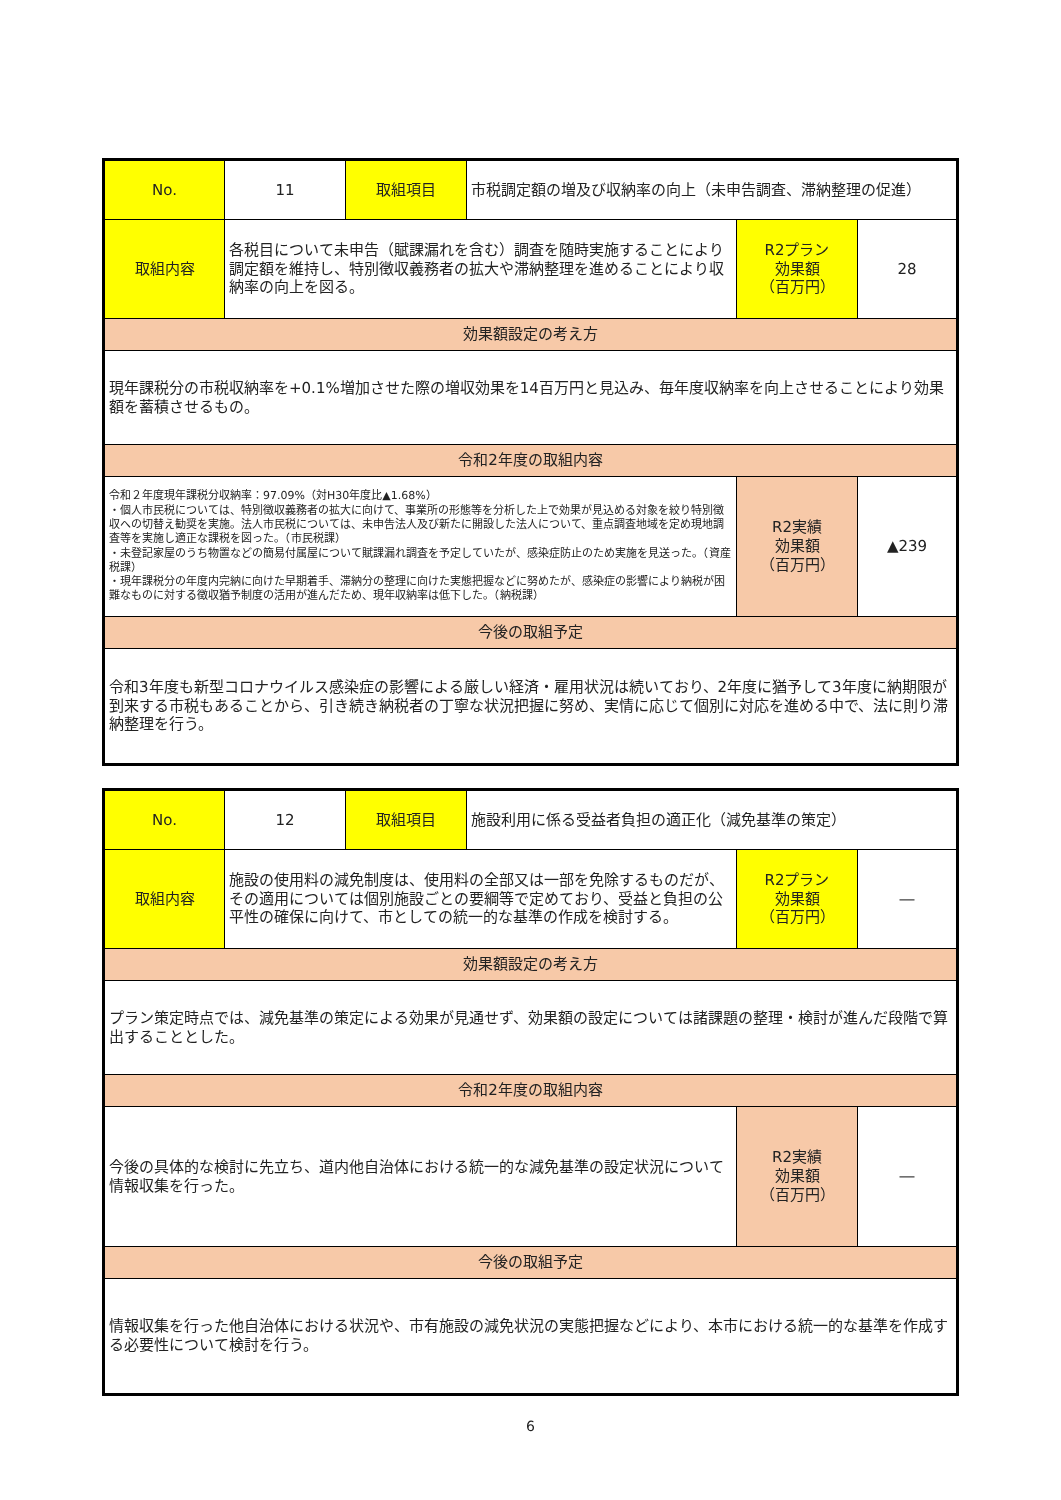| No. | 11 | 取組項目 | 市税調定額の増及び収納率の向上（未申告調査、滞納整理の促進） | | |
| 取組内容 | 各税目について未申告（賦課漏れを含む）調査を随時実施することにより調定額を維持し、特別徴収義務者の拡大や滞納整理を進めることにより収納率の向上を図る。 | | | R2プラン 効果額 （百万円） | 28 |
| 効果額設定の考え方 | | | | | |
| 現年課税分の市税収納率を+0.1%増加させた際の増収効果を14百万円と見込み、毎年度収納率を向上させることにより効果額を蓄積させるもの。 | | | | | |
| 令和2年度の取組内容 | | | | | |
| 令和２年度現年課税分収納率：97.09%（対H30年度比▲1.68%） ・個人市民税については、特別徴収義務者の拡大に向けて、事業所の形態等を分析した上で効果が見込める対象を絞り特別徴収への切替え勧奨を実施。法人市民税については、未申告法人及び新たに開設した法人について、重点調査地域を定め現地調査等を実施し適正な課税を図った。（市民税課） ・未登記家屋のうち物置などの簡易付属屋について賦課漏れ調査を予定していたが、感染症防止のため実施を見送った。（資産税課） ・現年課税分の年度内完納に向けた早期着手、滞納分の整理に向けた実態把握などに努めたが、感染症の影響により納税が困難なものに対する徴収猶予制度の活用が進んだため、現年収納率は低下した。（納税課） | | | | R2実績 効果額 （百万円） | ▲239 |
| 今後の取組予定 | | | | | |
| 令和3年度も新型コロナウイルス感染症の影響による厳しい経済・雇用状況は続いており、2年度に猶予して3年度に納期限が到来する市税もあることから、引き続き納税者の丁寧な状況把握に努め、実情に応じて個別に対応を進める中で、法に則り滞納整理を行う。 | | | | | |
| No. | 12 | 取組項目 | 施設利用に係る受益者負担の適正化（減免基準の策定） | | |
| 取組内容 | 施設の使用料の減免制度は、使用料の全部又は一部を免除するものだが、その適用については個別施設ごとの要綱等で定めており、受益と負担の公平性の確保に向けて、市としての統一的な基準の作成を検討する。 | | | R2プラン 効果額 （百万円） | ― |
| 効果額設定の考え方 | | | | | |
| プラン策定時点では、減免基準の策定による効果が見通せず、効果額の設定については諸課題の整理・検討が進んだ段階で算出することとした。 | | | | | |
| 令和2年度の取組内容 | | | | | |
| 今後の具体的な検討に先立ち、道内他自治体における統一的な減免基準の設定状況について情報収集を行った。 | | | | R2実績 効果額 （百万円） | ― |
| 今後の取組予定 | | | | | |
| 情報収集を行った他自治体における状況や、市有施設の減免状況の実態把握などにより、本市における統一的な基準を作成する必要性について検討を行う。 | | | | | |
6